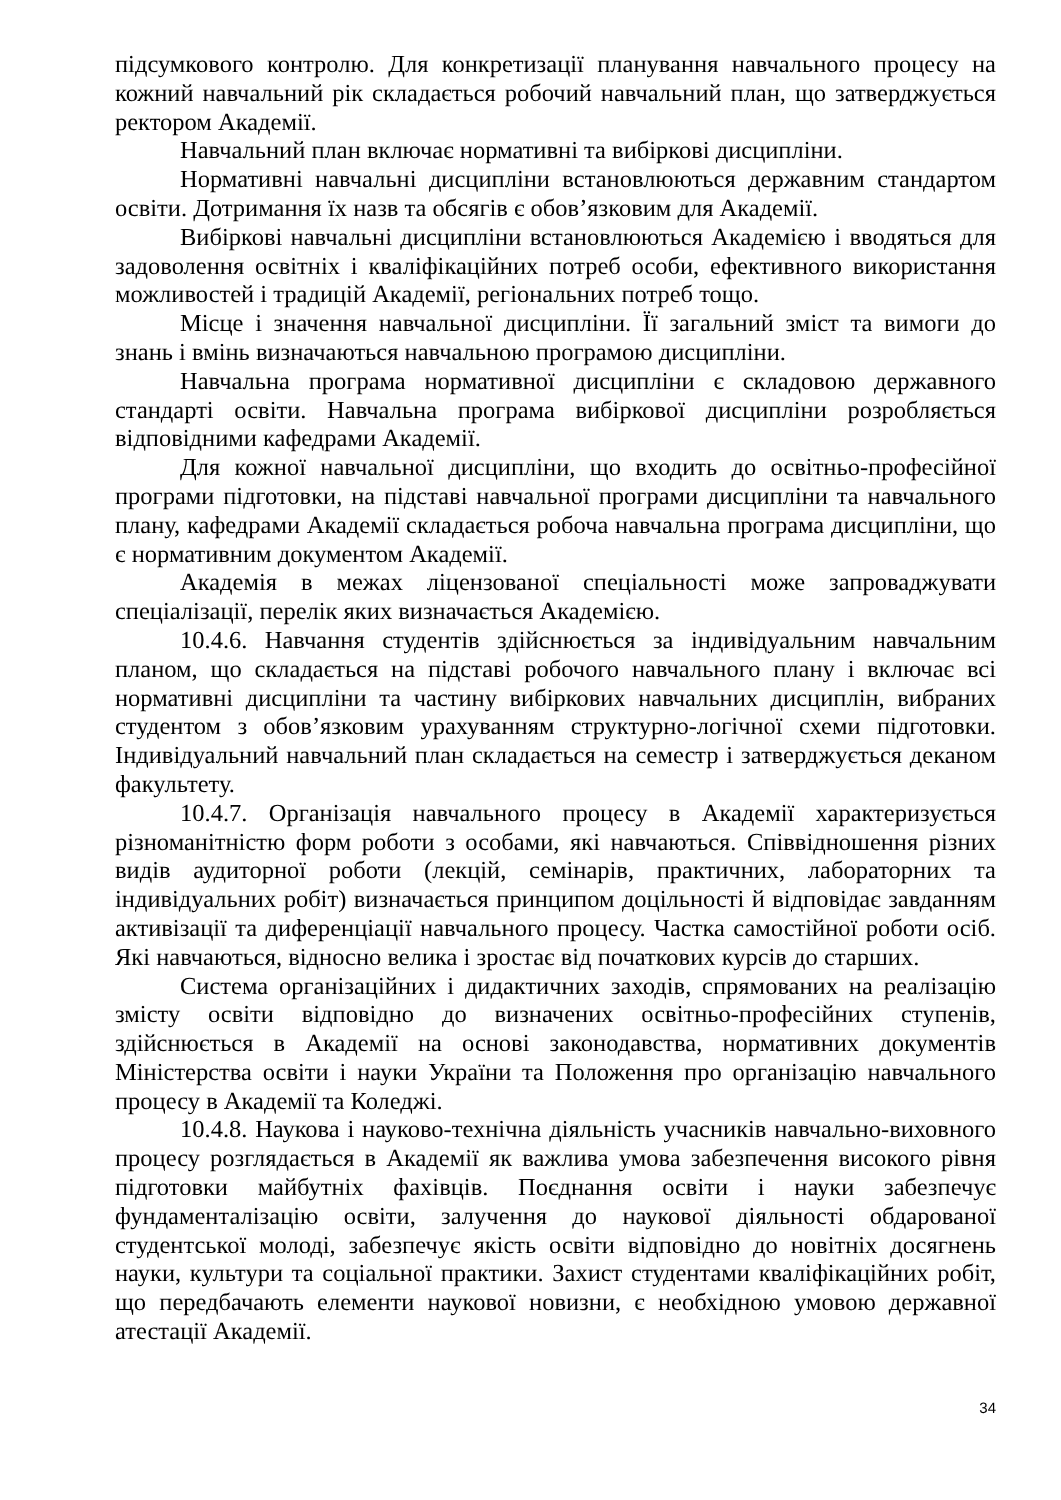підсумкового контролю. Для конкретизації планування навчального процесу на кожний навчальний рік складається робочий навчальний план, що затверджується ректором Академії.
Навчальний план включає нормативні та вибіркові дисципліни.
Нормативні навчальні дисципліни встановлюються державним стандартом освіти. Дотримання їх назв та обсягів є обов’язковим для Академії.
Вибіркові навчальні дисципліни встановлюються Академією і вводяться для задоволення освітніх і кваліфікаційних потреб особи, ефективного використання можливостей і традицій Академії, регіональних потреб тощо.
Місце і значення навчальної дисципліни. Її загальний зміст та вимоги до знань і вмінь визначаються навчальною програмою дисципліни.
Навчальна програма нормативної дисципліни є складовою державного стандарті освіти. Навчальна програма вибіркової дисципліни розробляється відповідними кафедрами Академії.
Для кожної навчальної дисципліни, що входить до освітньо-професійної програми підготовки, на підставі навчальної програми дисципліни та навчального плану, кафедрами Академії складається робоча навчальна програма дисципліни, що є нормативним документом Академії.
Академія в межах ліцензованої спеціальності може запроваджувати спеціалізації, перелік яких визначається Академією.
10.4.6. Навчання студентів здійснюється за індивідуальним навчальним планом, що складається на підставі робочого навчального плану і включає всі нормативні дисципліни та частину вибіркових навчальних дисциплін, вибраних студентом з обов’язковим урахуванням структурно-логічної схеми підготовки. Індивідуальний навчальний план складається на семестр і затверджується деканом факультету.
10.4.7. Організація навчального процесу в Академії характеризується різноманітністю форм роботи з особами, які навчаються. Співвідношення різних видів аудиторної роботи (лекцій, семінарів, практичних, лабораторних та індивідуальних робіт) визначається принципом доцільності й відповідає завданням активізації та диференціації навчального процесу. Частка самостійної роботи осіб. Які навчаються, відносно велика і зростає від початкових курсів до старших.
Система організаційних і дидактичних заходів, спрямованих на реалізацію змісту освіти відповідно до визначених освітньо-професійних ступенів, здійснюється в Академії на основі законодавства, нормативних документів Міністерства освіти і науки України та Положення про організацію навчального процесу в Академії та Коледжі.
10.4.8. Наукова і науково-технічна діяльність учасників навчально-виховного процесу розглядається в Академії як важлива умова забезпечення високого рівня підготовки майбутніх фахівців. Поєднання освіти і науки забезпечує фундаменталізацію освіти, залучення до наукової діяльності обдарованої студентської молоді, забезпечує якість освіти відповідно до новітніх досягнень науки, культури та соціальної практики. Захист студентами кваліфікаційних робіт, що передбачають елементи наукової новизни, є необхідною умовою державної атестації Академії.
34